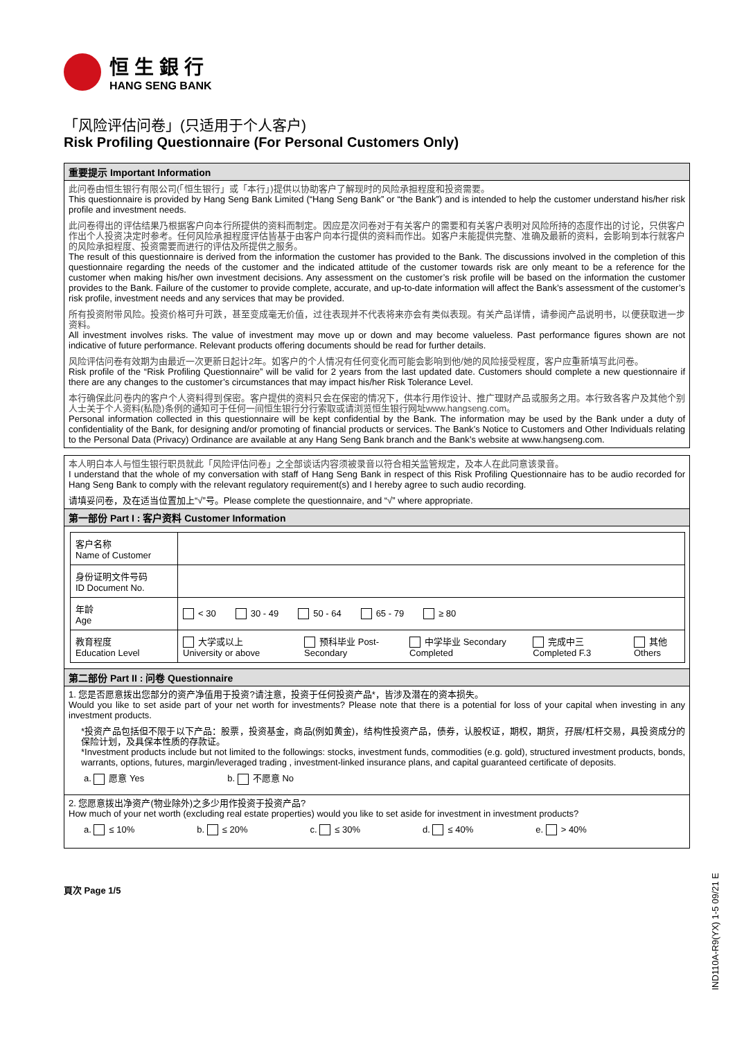恒生銀行
HANG SENG BANK
「风险评估问卷」(只适用于个人客户)
Risk Profiling Questionnaire (For Personal Customers Only)
重要提示 Important Information
此问卷由恒生银行有限公司(「恒生银行」或「本行」)提供以协助客户了解现时的风险承担程度和投资需要。
This questionnaire is provided by Hang Seng Bank Limited (“Hang Seng Bank” or “the Bank”) and is intended to help the customer understand his/her risk profile and investment needs.
此问卷得出的评估结果乃根据客户向本行所提供的资料而制定。因应是次问卷对于有关客户的需要和有关客户表明对风险所持的态度作出的讨论，只供客户作出个人投资决定时参考。任何风险承担程度评估皆基于由客户向本行提供的资料而作出。如客户未能提供完整、准确及最新的资料，会影响到本行就客户的风险承担程度、投资需要而进行的评估及所提供之服务。
The result of this questionnaire is derived from the information the customer has provided to the Bank. The discussions involved in the completion of this questionnaire regarding the needs of the customer and the indicated attitude of the customer towards risk are only meant to be a reference for the customer when making his/her own investment decisions. Any assessment on the customer’s risk profile will be based on the information the customer provides to the Bank. Failure of the customer to provide complete, accurate, and up-to-date information will affect the Bank’s assessment of the customer’s risk profile, investment needs and any services that may be provided.
所有投资附带风险。投资价格可升可跌，甚至变成毫无价值，过往表现并不代表将来亦会有类似表现。有关产品详情，请参阅产品说明书，以便获取进一步资料。
All investment involves risks. The value of investment may move up or down and may become valueless. Past performance figures shown are not indicative of future performance. Relevant products offering documents should be read for further details.
风险评估问卷有效期为由最近一次更新日起计2年。如客户的个人情况有任何变化而可能会影响到他/她的风险接受程度，客户应重新填写此问卷。
Risk profile of the “Risk Profiling Questionnaire” will be valid for 2 years from the last updated date. Customers should complete a new questionnaire if there are any changes to the customer’s circumstances that may impact his/her Risk Tolerance Level.
本行确保此问卷内的客户个人资料得到保密。客户提供的资料只会在保密的情况下，供本行用作设计、推广理财产品或服务之用。本行致各客户及其他个别人士关于个人资料(私隐)条例的通知可于任何一间恒生银行分行索取或请浏览恒生银行网址www.hangseng.com。
Personal information collected in this questionnaire will be kept confidential by the Bank. The information may be used by the Bank under a duty of confidentiality of the Bank, for designing and/or promoting of financial products or services. The Bank’s Notice to Customers and Other Individuals relating to the Personal Data (Privacy) Ordinance are available at any Hang Seng Bank branch and the Bank’s website at www.hangseng.com.
本人明白本人与恒生银行职员就此「风险评估问卷」之全部谈话内容须被录音以符合相关监管规定，及本人在此同意该录音。
I understand that the whole of my conversation with staff of Hang Seng Bank in respect of this Risk Profiling Questionnaire has to be audio recorded for Hang Seng Bank to comply with the relevant regulatory requirement(s) and I hereby agree to such audio recording.
请填妥问卷，及在适当位置加上“√”号。Please complete the questionnaire, and “√” where appropriate.
第一部份 Part I : 客户资料 Customer Information
| 客户名称 Name of Customer | |
| 身份证明文件号码 ID Document No. | |
| 年龄 Age | < 30 30 - 49 50 - 64 65 - 79 ≥ 80 |
| 教育程度 Education Level | 大学或以上 University or above 预科毕业 Post-Secondary 中学毕业 Secondary Completed 完成中三 Completed F.3 其他 Others |
第二部份 Part II : 问卷 Questionnaire
1. 您是否愿意拨出您部分的资产净值用于投资?请注意，投资于任何投资产品*，皆涉及潜在的资本损失。
Would you like to set aside part of your net worth for investments? Please note that there is a potential for loss of your capital when investing in any investment products.
*投资产品包括但不限于以下产品：股票，投资基金，商品(例如黄金)，结构性投资产品，债券，认股权证，期权，期货，孖展/杠杆交易，具投资成分的保险计划，及具保本性质的存款证。
*Investment products include but not limited to the followings: stocks, investment funds, commodities (e.g. gold), structured investment products, bonds, warrants, options, futures, margin/leveraged trading , investment-linked insurance plans, and capital guaranteed certificate of deposits.
a. 愿意 Yes b. 不愿意 No
2. 您愿意拨出净资产(物业除外)之多少用作投资于投资产品?
How much of your net worth (excluding real estate properties) would you like to set aside for investment in investment products?
a. ≤ 10% b. ≤ 20% c. ≤ 30% d. ≤ 40% e. > 40%
頁次 Page 1/5
IND110A-R9(YX) 1-5 09/21 E